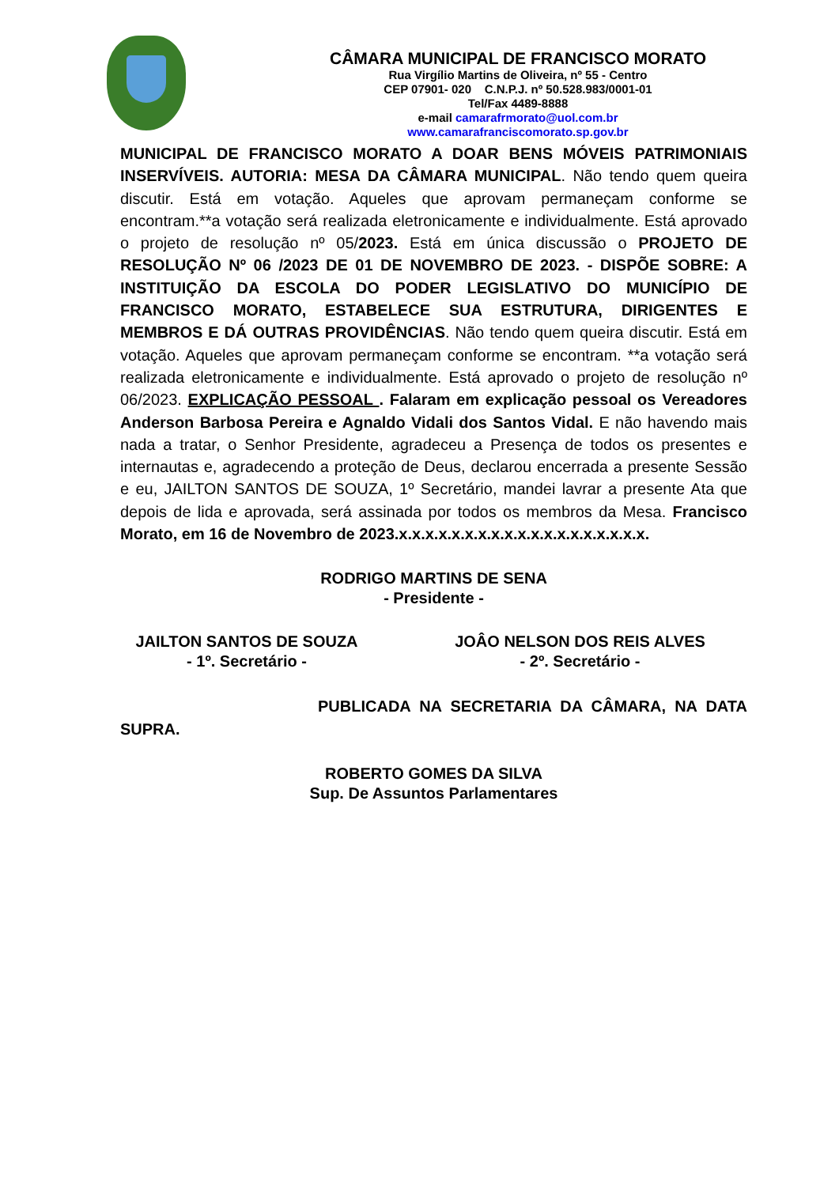CÂMARA MUNICIPAL DE FRANCISCO MORATO
Rua Virgílio Martins de Oliveira, nº 55 - Centro
CEP 07901- 020 C.N.P.J. nº 50.528.983/0001-01
Tel/Fax 4489-8888
e-mail camarafrmorato@uol.com.br
www.camarafranciscomorato.sp.gov.br
MUNICIPAL DE FRANCISCO MORATO A DOAR BENS MÓVEIS PATRIMONIAIS INSERVÍVEIS. AUTORIA: MESA DA CÂMARA MUNICIPAL. Não tendo quem queira discutir. Está em votação. Aqueles que aprovam permaneçam conforme se encontram.**a votação será realizada eletronicamente e individualmente. Está aprovado o projeto de resolução nº 05/2023. Está em única discussão o PROJETO DE RESOLUÇÃO Nº 06 /2023 DE 01 DE NOVEMBRO DE 2023. - DISPÕE SOBRE: A INSTITUIÇÃO DA ESCOLA DO PODER LEGISLATIVO DO MUNICÍPIO DE FRANCISCO MORATO, ESTABELECE SUA ESTRUTURA, DIRIGENTES E MEMBROS E DÁ OUTRAS PROVIDÊNCIAS. Não tendo quem queira discutir. Está em votação. Aqueles que aprovam permaneçam conforme se encontram. **a votação será realizada eletronicamente e individualmente. Está aprovado o projeto de resolução nº 06/2023. EXPLICAÇÃO PESSOAL . Falaram em explicação pessoal os Vereadores Anderson Barbosa Pereira e Agnaldo Vidali dos Santos Vidal. E não havendo mais nada a tratar, o Senhor Presidente, agradeceu a Presença de todos os presentes e internautas e, agradecendo a proteção de Deus, declarou encerrada a presente Sessão e eu, JAILTON SANTOS DE SOUZA, 1º Secretário, mandei lavrar a presente Ata que depois de lida e aprovada, será assinada por todos os membros da Mesa. Francisco Morato, em 16 de Novembro de 2023.x.x.x.x.x.x.x.x.x.x.x.x.x.x.x.x.x.x.x.
RODRIGO MARTINS DE SENA
- Presidente -
JAILTON SANTOS DE SOUZA
- 1º. Secretário -
JOÂO NELSON DOS REIS ALVES
- 2º. Secretário -
PUBLICADA NA SECRETARIA DA CÂMARA, NA DATA SUPRA.
ROBERTO GOMES DA SILVA
Sup. De Assuntos Parlamentares